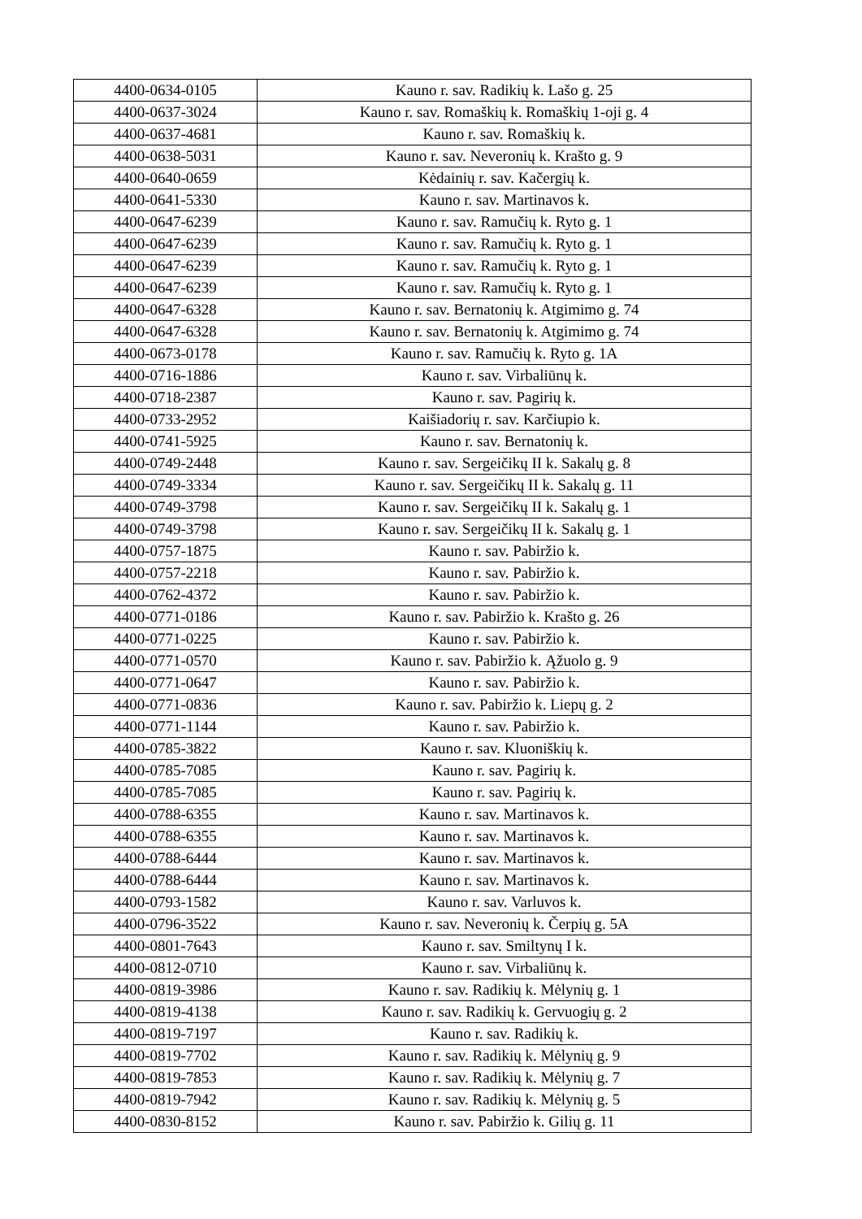| 4400-0634-0105 | Kauno r. sav. Radikių k. Lašo g. 25 |
| 4400-0637-3024 | Kauno r. sav. Romaškių k. Romaškių 1-oji g. 4 |
| 4400-0637-4681 | Kauno r. sav. Romaškių k. |
| 4400-0638-5031 | Kauno r. sav. Neveronių k. Krašto g. 9 |
| 4400-0640-0659 | Kėdainių r. sav. Kačergių k. |
| 4400-0641-5330 | Kauno r. sav. Martinavos k. |
| 4400-0647-6239 | Kauno r. sav. Ramučių k. Ryto g. 1 |
| 4400-0647-6239 | Kauno r. sav. Ramučių k. Ryto g. 1 |
| 4400-0647-6239 | Kauno r. sav. Ramučių k. Ryto g. 1 |
| 4400-0647-6239 | Kauno r. sav. Ramučių k. Ryto g. 1 |
| 4400-0647-6328 | Kauno r. sav. Bernatonių k. Atgimimo g. 74 |
| 4400-0647-6328 | Kauno r. sav. Bernatonių k. Atgimimo g. 74 |
| 4400-0673-0178 | Kauno r. sav. Ramučių k. Ryto g. 1A |
| 4400-0716-1886 | Kauno r. sav. Virbaliūnų k. |
| 4400-0718-2387 | Kauno r. sav. Pagirių k. |
| 4400-0733-2952 | Kaišiadorių r. sav. Karčiupio k. |
| 4400-0741-5925 | Kauno r. sav. Bernatonių k. |
| 4400-0749-2448 | Kauno r. sav. Sergeičikų II k. Sakalų g. 8 |
| 4400-0749-3334 | Kauno r. sav. Sergeičikų II k. Sakalų g. 11 |
| 4400-0749-3798 | Kauno r. sav. Sergeičikų II k. Sakalų g. 1 |
| 4400-0749-3798 | Kauno r. sav. Sergeičikų II k. Sakalų g. 1 |
| 4400-0757-1875 | Kauno r. sav. Pabiržio k. |
| 4400-0757-2218 | Kauno r. sav. Pabiržio k. |
| 4400-0762-4372 | Kauno r. sav. Pabiržio k. |
| 4400-0771-0186 | Kauno r. sav. Pabiržio k. Krašto g. 26 |
| 4400-0771-0225 | Kauno r. sav. Pabiržio k. |
| 4400-0771-0570 | Kauno r. sav. Pabiržio k. Ąžuolo g. 9 |
| 4400-0771-0647 | Kauno r. sav. Pabiržio k. |
| 4400-0771-0836 | Kauno r. sav. Pabiržio k. Liepų g. 2 |
| 4400-0771-1144 | Kauno r. sav. Pabiržio k. |
| 4400-0785-3822 | Kauno r. sav. Kluoniškių k. |
| 4400-0785-7085 | Kauno r. sav. Pagirių k. |
| 4400-0785-7085 | Kauno r. sav. Pagirių k. |
| 4400-0788-6355 | Kauno r. sav. Martinavos k. |
| 4400-0788-6355 | Kauno r. sav. Martinavos k. |
| 4400-0788-6444 | Kauno r. sav. Martinavos k. |
| 4400-0788-6444 | Kauno r. sav. Martinavos k. |
| 4400-0793-1582 | Kauno r. sav. Varluvos k. |
| 4400-0796-3522 | Kauno r. sav. Neveronių k. Čerpių g. 5A |
| 4400-0801-7643 | Kauno r. sav. Smiltynų I k. |
| 4400-0812-0710 | Kauno r. sav. Virbaliūnų k. |
| 4400-0819-3986 | Kauno r. sav. Radikių k. Mėlynių g. 1 |
| 4400-0819-4138 | Kauno r. sav. Radikių k. Gervuogių g. 2 |
| 4400-0819-7197 | Kauno r. sav. Radikių k. |
| 4400-0819-7702 | Kauno r. sav. Radikių k. Mėlynių g. 9 |
| 4400-0819-7853 | Kauno r. sav. Radikių k. Mėlynių g. 7 |
| 4400-0819-7942 | Kauno r. sav. Radikių k. Mėlynių g. 5 |
| 4400-0830-8152 | Kauno r. sav. Pabiržio k. Gilių g. 11 |